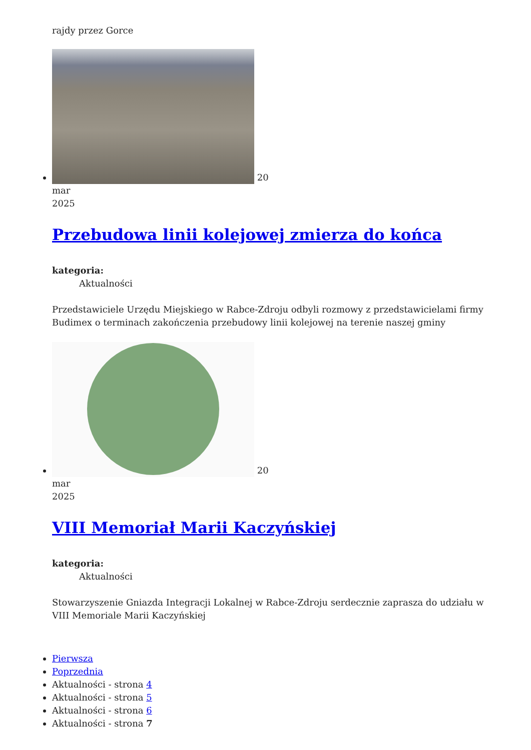rajdy przez Gorce
20
mar
2025
Przebudowa linii kolejowej zmierza do końca
kategoria:
Aktualności
Przedstawiciele Urzędu Miejskiego w Rabce-Zdroju odbyli rozmowy z przedstawicielami firmy Budimex o terminach zakończenia przebudowy linii kolejowej na terenie naszej gminy
20
mar
2025
VIII Memoriał Marii Kaczyńskiej
kategoria:
Aktualności
Stowarzyszenie Gniazda Integracji Lokalnej w Rabce-Zdroju serdecznie zaprasza do udziału w VIII Memoriale Marii Kaczyńskiej
Pierwsza
Poprzednia
Aktualności - strona 4
Aktualności - strona 5
Aktualności - strona 6
Aktualności - strona 7